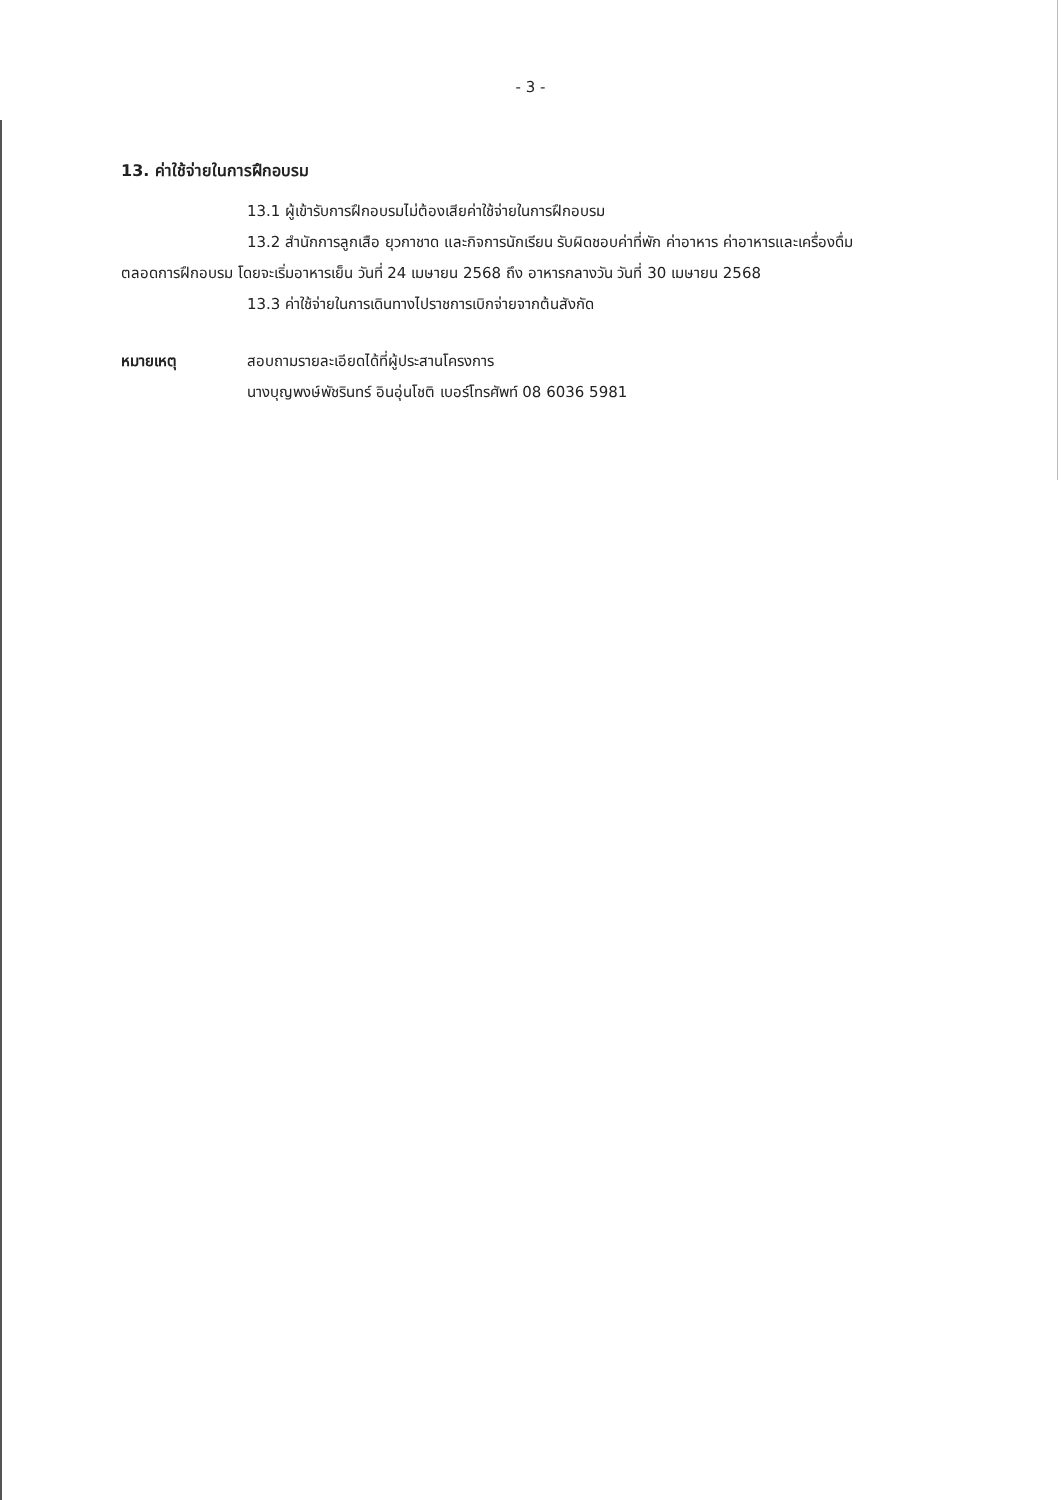- 3 -
13. ค่าใช้จ่ายในการฝึกอบรม
13.1 ผู้เข้ารับการฝึกอบรมไม่ต้องเสียค่าใช้จ่ายในการฝึกอบรม
13.2 สำนักการลูกเสือ ยุวกาชาด และกิจการนักเรียน รับผิดชอบค่าที่พัก ค่าอาหาร ค่าอาหารและเครื่องดื่มตลอดการฝึกอบรม โดยจะเริ่มอาหารเย็น วันที่ 24 เมษายน 2568 ถึง อาหารกลางวัน วันที่ 30 เมษายน 2568
13.3 ค่าใช้จ่ายในการเดินทางไปราชการเบิกจ่ายจากต้นสังกัด
หมายเหตุ สอบถามรายละเอียดได้ที่ผู้ประสานโครงการ
นางบุญพงษ์พัชรินทร์ อินอุ่นโชติ เบอร์โทรศัพท์ 08 6036 5981